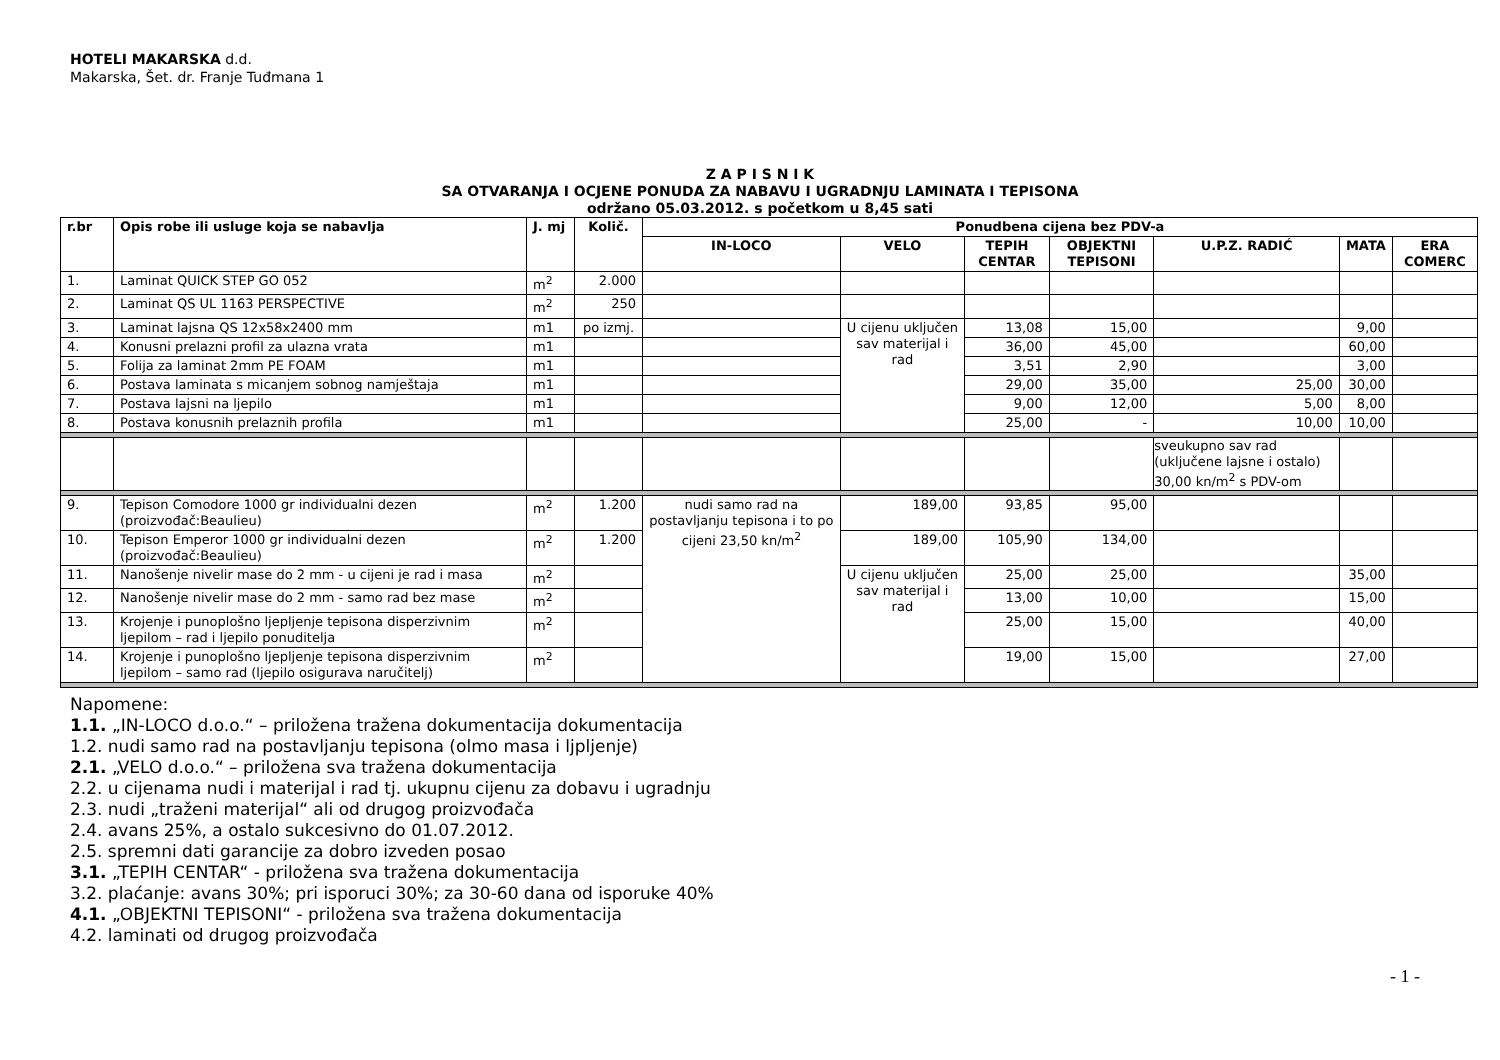HOTELI MAKARSKA d.d.
Makarska, Šet. dr. Franje Tuđmana 1
Z A P I S N I K
SA OTVARANJA I OCJENE PONUDA ZA NABAVU I UGRADNJU LAMINATA I TEPISONA
održano 05.03.2012. s početkom u 8,45 sati
| r.br | Opis robe ili usluge koja se nabavlja | J. mj | Količ. | Ponudbena cijena bez PDV-a | | | | | | |
| --- | --- | --- | --- | --- | --- | --- | --- | --- | --- | --- |
| | | | | IN-LOCO | VELO | TEPIH CENTAR | OBJEKTNI TEPISONI | U.P.Z. RADIĆ | MATA | ERA COMERC |
| 1. | Laminat QUICK STEP GO 052 | m<sup>2</sup> | 2.000 | | | | | | | |
| 2. | Laminat QS UL 1163 PERSPECTIVE | m<sup>2</sup> | 250 | | | | | | | |
| 3. | Laminat lajsna QS 12x58x2400 mm | m1 | po izmj. | | U cijenu uključen sav materijal i rad | 13,08 | 15,00 | | 9,00 | |
| 4. | Konusni prelazni profil za ulazna vrata | m1 | | | | 36,00 | 45,00 | | 60,00 | |
| 5. | Folija za laminat 2mm PE FOAM | m1 | | | | 3,51 | 2,90 | | 3,00 | |
| 6. | Postava laminata s micanjem sobnog namještaja | m1 | | | | 29,00 | 35,00 | 25,00 | 30,00 | |
| 7. | Postava lajsni na ljepilo | m1 | | | | 9,00 | 12,00 | 5,00 | 8,00 | |
| 8. | Postava konusnih prelaznih profila | m1 | | | | 25,00 | - | 10,00 | 10,00 | |
| | | | | | | | | sveukupno sav rad (uključene lajsne i ostalo) 30,00 kn/m<sup>2</sup> s PDV-om | | |
| 9. | Tepison Comodore 1000 gr individualni dezen (proizvođač:Beaulieu) | m<sup>2</sup> | 1.200 | nudi samo rad na postavljanju tepisona i to po cijeni 23,50 kn/m<sup>2</sup> | 189,00 | 93,85 | 95,00 | | | |
| 10. | Tepison Emperor 1000 gr individualni dezen (proizvođač:Beaulieu) | m<sup>2</sup> | 1.200 | | 189,00 | 105,90 | 134,00 | | | |
| 11. | Nanošenje nivelir mase do 2 mm - u cijeni je rad i masa | m<sup>2</sup> | | | U cijenu uključen sav materijal i rad | 25,00 | 25,00 | | 35,00 | |
| 12. | Nanošenje nivelir mase do 2 mm - samo rad bez mase | m<sup>2</sup> | | | | 13,00 | 10,00 | | 15,00 | |
| 13. | Krojenje i punoplošno ljepljenje tepisona disperzivnim ljepilom – rad i ljepilo ponuditelja | m<sup>2</sup> | | | | 25,00 | 15,00 | | 40,00 | |
| 14. | Krojenje i punoplošno ljepljenje tepisona disperzivnim ljepilom – samo rad (ljepilo osigurava naručitelj) | m<sup>2</sup> | | | | 19,00 | 15,00 | | 27,00 | |
Napomene:
1.1. „IN-LOCO d.o.o.“ – priložena tražena dokumentacija dokumentacija
1.2. nudi samo rad na postavljanju tepisona (olmo masa i ljpljenje)
2.1. „VELO d.o.o.“ – priložena sva tražena dokumentacija
2.2. u cijenama nudi i materijal i rad tj. ukupnu cijenu za dobavu i ugradnju
2.3. nudi „traženi materijal“ ali od drugog proizvođača
2.4. avans 25%, a ostalo sukcesivno do 01.07.2012.
2.5. spremni dati garancije za dobro izveden posao
3.1. „TEPIH CENTAR“ - priložena sva tražena dokumentacija
3.2. plaćanje: avans 30%; pri isporuci 30%; za 30-60 dana od isporuke 40%
4.1. „OBJEKTNI TEPISONI“ - priložena sva tražena dokumentacija
4.2. laminati od drugog proizvođača
- 1 -